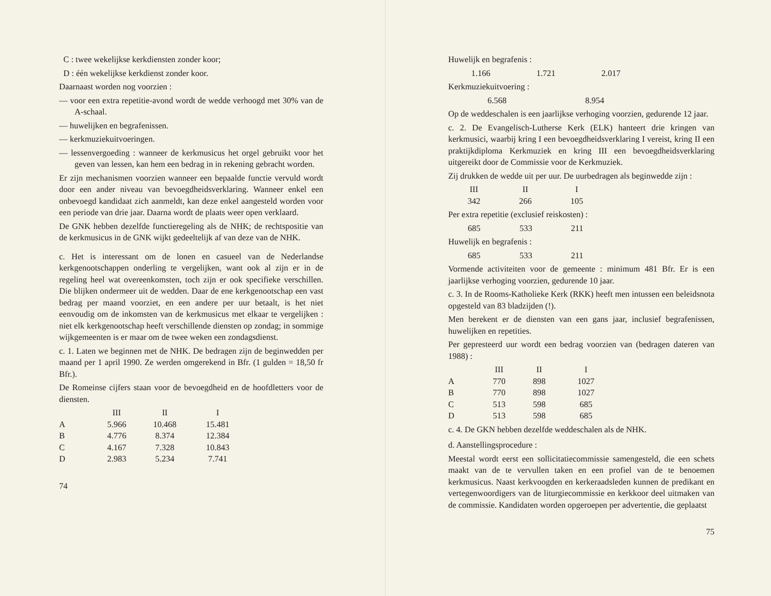C : twee wekelijkse kerkdiensten zonder koor;
D : één wekelijkse kerkdienst zonder koor.
Daarnaast worden nog voorzien :
— voor een extra repetitie-avond wordt de wedde verhoogd met 30% van de A-schaal.
— huwelijken en begrafenissen.
— kerkmuziekuitvoeringen.
— lessenvergoeding : wanneer de kerkmusicus het orgel gebruikt voor het geven van lessen, kan hem een bedrag in in rekening gebracht worden.
Er zijn mechanismen voorzien wanneer een bepaalde functie vervuld wordt door een ander niveau van bevoegdheidsverklaring. Wanneer enkel een onbevoegd kandidaat zich aanmeldt, kan deze enkel aangesteld worden voor een periode van drie jaar. Daarna wordt de plaats weer open verklaard.
De GNK hebben dezelfde functieregeling als de NHK; de rechtspositie van de kerkmusicus in de GNK wijkt gedeeltelijk af van deze van de NHK.
c. Het is interessant om de lonen en casueel van de Nederlandse kerkgenootschappen onderling te vergelijken, want ook al zijn er in de regeling heel wat overeenkomsten, toch zijn er ook specifieke verschillen. Die blijken ondermeer uit de wedden. Daar de ene kerkgenootschap een vast bedrag per maand voorziet, en een andere per uur betaalt, is het niet eenvoudig om de inkomsten van de kerkmusicus met elkaar te vergelijken : niet elk kerkgenootschap heeft verschillende diensten op zondag; in sommige wijkgemeenten is er maar om de twee weken een zondagsdienst.
c. 1. Laten we beginnen met de NHK. De bedragen zijn de beginwedden per maand per 1 april 1990. Ze werden omgerekend in Bfr. (1 gulden = 18,50 fr Bfr.).
De Romeinse cijfers staan voor de bevoegdheid en de hoofdletters voor de diensten.
| | III | II | I |
| --- | --- | --- | --- |
| A | 5.966 | 10.468 | 15.481 |
| B | 4.776 | 8.374 | 12.384 |
| C | 4.167 | 7.328 | 10.843 |
| D | 2.983 | 5.234 | 7.741 |
74
Huwelijk en begrafenis :
| 1.166 | 1.721 | 2.017 |
Kerkmuziekuitvoering :
| | 6.568 | 8.954 |
Op de weddeschalen is een jaarlijkse verhoging voorzien, gedurende 12 jaar.
c. 2. De Evangelisch-Lutherse Kerk (ELK) hanteert drie kringen van kerkmusici, waarbij kring I een bevoegdheidsverklaring I vereist, kring II een praktijkdiploma Kerkmuziek en kring III een bevoegdheidsverklaring uitgereikt door de Commissie voor de Kerkmuziek.
Zij drukken de wedde uit per uur. De uurbedragen als beginwedde zijn :
| III | II | I |
| 342 | 266 | 105 |
Per extra repetitie (exclusief reiskosten) :
| 685 | 533 | 211 |
Huwelijk en begrafenis :
| 685 | 533 | 211 |
Vormende activiteiten voor de gemeente : minimum 481 Bfr. Er is een jaarlijkse verhoging voorzien, gedurende 10 jaar.
c. 3. In de Rooms-Katholieke Kerk (RKK) heeft men intussen een beleidsnota opgesteld van 83 bladzijden (!).
Men berekent er de diensten van een gans jaar, inclusief begrafenissen, huwelijken en repetities.
Per gepresteerd uur wordt een bedrag voorzien van (bedragen dateren van 1988) :
| | III | II | I |
| --- | --- | --- | --- |
| A | 770 | 898 | 1027 |
| B | 770 | 898 | 1027 |
| C | 513 | 598 | 685 |
| D | 513 | 598 | 685 |
c. 4. De GKN hebben dezelfde weddeschalen als de NHK.
d. Aanstellingsprocedure :
Meestal wordt eerst een sollicitatiecommissie samengesteld, die een schets maakt van de te vervullen taken en een profiel van de te benoemen kerkmusicus. Naast kerkvoogden en kerkeraadsleden kunnen de predikant en vertegenwoordigers van de liturgiecommissie en kerkkoor deel uitmaken van de commissie. Kandidaten worden opgeroepen per advertentie, die geplaatst
75